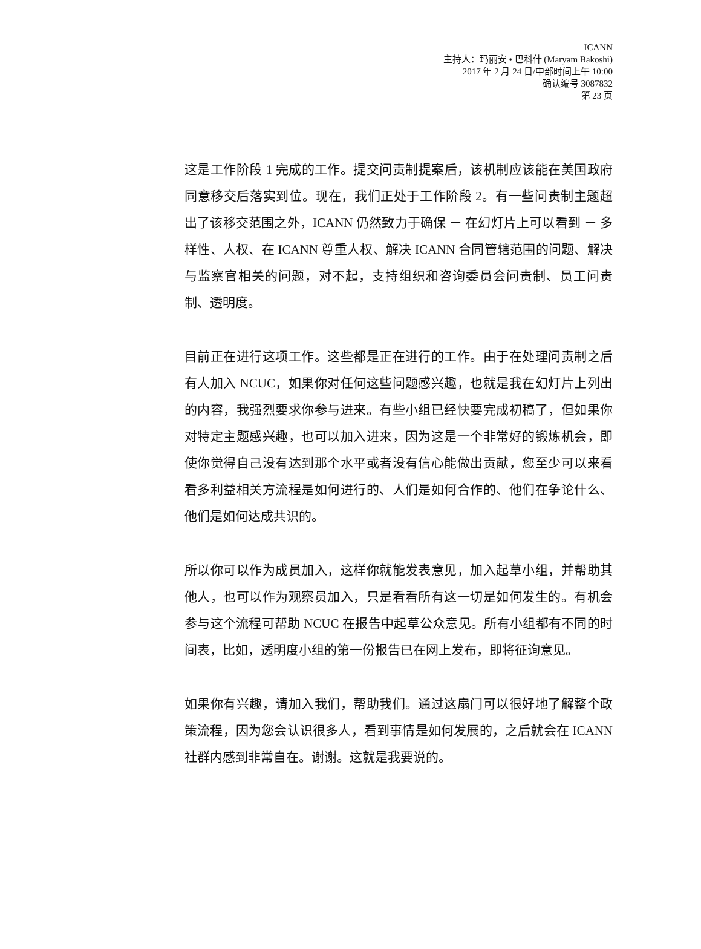ICANN
主持人：玛丽安 • 巴科什 (Maryam Bakoshi)
2017 年 2 月 24 日/中部时间上午 10:00
确认编号 3087832
第 23 页
这是工作阶段 1 完成的工作。提交问责制提案后，该机制应该能在美国政府同意移交后落实到位。现在，我们正处于工作阶段 2。有一些问责制主题超出了该移交范围之外，ICANN 仍然致力于确保 － 在幻灯片上可以看到 － 多样性、人权、在 ICANN 尊重人权、解决 ICANN 合同管辖范围的问题、解决与监察官相关的问题，对不起，支持组织和咨询委员会问责制、员工问责制、透明度。
目前正在进行这项工作。这些都是正在进行的工作。由于在处理问责制之后有人加入 NCUC，如果你对任何这些问题感兴趣，也就是我在幻灯片上列出的内容，我强烈要求你参与进来。有些小组已经快要完成初稿了，但如果你对特定主题感兴趣，也可以加入进来，因为这是一个非常好的锻炼机会，即使你觉得自己没有达到那个水平或者没有信心能做出贡献，您至少可以来看看多利益相关方流程是如何进行的、人们是如何合作的、他们在争论什么、他们是如何达成共识的。
所以你可以作为成员加入，这样你就能发表意见，加入起草小组，并帮助其他人，也可以作为观察员加入，只是看看所有这一切是如何发生的。有机会参与这个流程可帮助 NCUC 在报告中起草公众意见。所有小组都有不同的时间表，比如，透明度小组的第一份报告已在网上发布，即将征询意见。
如果你有兴趣，请加入我们，帮助我们。通过这扇门可以很好地了解整个政策流程，因为您会认识很多人，看到事情是如何发展的，之后就会在 ICANN 社群内感到非常自在。谢谢。这就是我要说的。